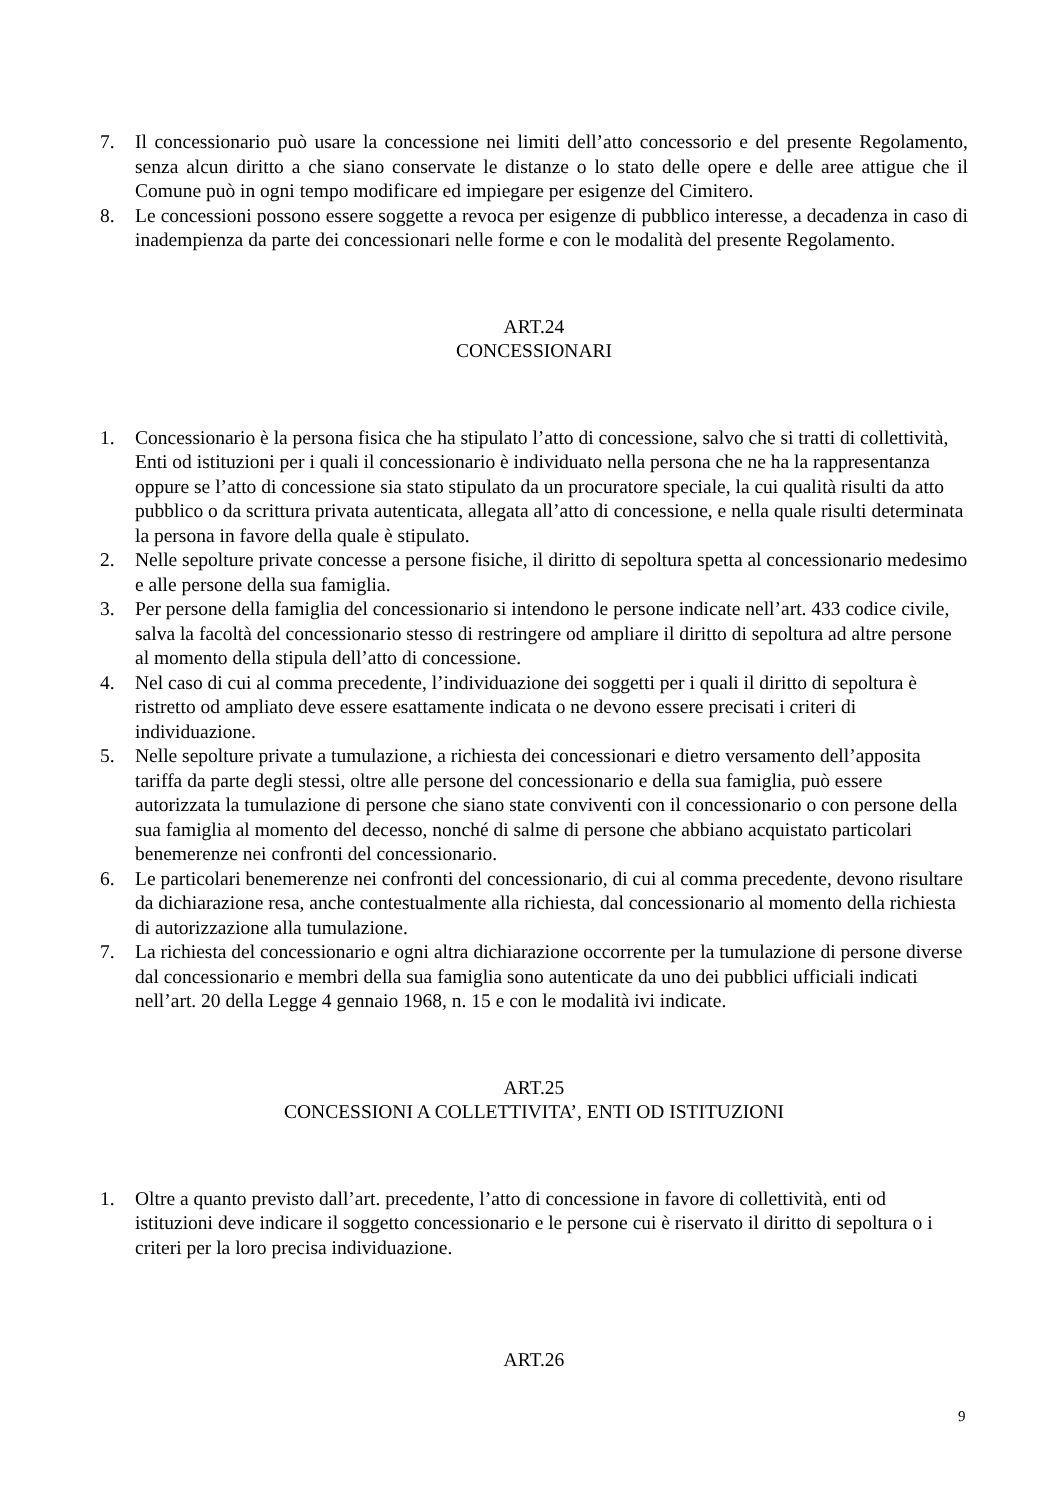7. Il concessionario può usare la concessione nei limiti dell’atto concessorio e del presente Regolamento, senza alcun diritto a che siano conservate le distanze o lo stato delle opere e delle aree attigue che il Comune può in ogni tempo modificare ed impiegare per esigenze del Cimitero.
8. Le concessioni possono essere soggette a revoca per esigenze di pubblico interesse, a decadenza in caso di inadempienza da parte dei concessionari nelle forme e con le modalità del presente Regolamento.
ART.24
CONCESSIONARI
1. Concessionario è la persona fisica che ha stipulato l’atto di concessione, salvo che si tratti di collettività, Enti od istituzioni per i quali il concessionario è individuato nella persona che ne ha la rappresentanza oppure se l’atto di concessione sia stato stipulato da un procuratore speciale, la cui qualità risulti da atto pubblico o da scrittura privata autenticata, allegata all’atto di concessione, e nella quale risulti determinata la persona in favore della quale è stipulato.
2. Nelle sepolture private concesse a persone fisiche, il diritto di sepoltura spetta al concessionario medesimo e alle persone della sua famiglia.
3. Per persone della famiglia del concessionario si intendono le persone indicate nell’art. 433 codice civile, salva la facoltà del concessionario stesso di restringere od ampliare il diritto di sepoltura ad altre persone al momento della stipula dell’atto di concessione.
4. Nel caso di cui al comma precedente, l’individuazione dei soggetti per i quali il diritto di sepoltura è ristretto od ampliato deve essere esattamente indicata o ne devono essere precisati i criteri di individuazione.
5. Nelle sepolture private a tumulazione, a richiesta dei concessionari e dietro versamento dell’apposita tariffa da parte degli stessi, oltre alle persone del concessionario e della sua famiglia, può essere autorizzata la tumulazione di persone che siano state conviventi con il concessionario o con persone della sua famiglia al momento del decesso, nonché di salme di persone che abbiano acquistato particolari benemerenze nei confronti del concessionario.
6. Le particolari benemerenze nei confronti del concessionario, di cui al comma precedente, devono risultare da dichiarazione resa, anche contestualmente alla richiesta, dal concessionario al momento della richiesta di autorizzazione alla tumulazione.
7. La richiesta del concessionario e ogni altra dichiarazione occorrente per la tumulazione di persone diverse dal concessionario e membri della sua famiglia sono autenticate da uno dei pubblici ufficiali indicati nell’art. 20 della Legge 4 gennaio 1968, n. 15 e con le modalità ivi indicate.
ART.25
CONCESSIONI A COLLETTIVITA’, ENTI OD ISTITUZIONI
1. Oltre a quanto previsto dall’art. precedente, l’atto di concessione in favore di collettività, enti od istituzioni deve indicare il soggetto concessionario e le persone cui è riservato il diritto di sepoltura o i criteri per la loro precisa individuazione.
ART.26
9